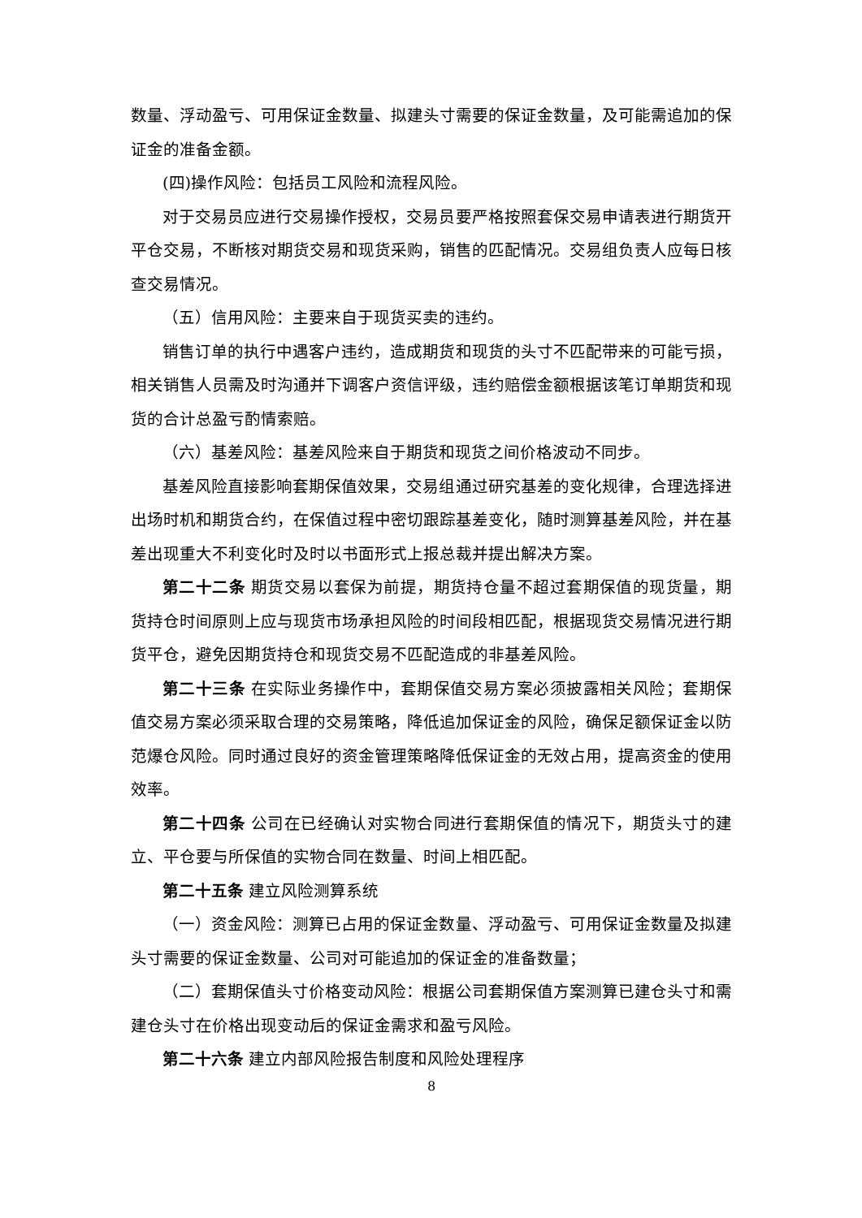数量、浮动盈亏、可用保证金数量、拟建头寸需要的保证金数量，及可能需追加的保证金的准备金额。
(四)操作风险：包括员工风险和流程风险。
对于交易员应进行交易操作授权，交易员要严格按照套保交易申请表进行期货开平仓交易，不断核对期货交易和现货采购，销售的匹配情况。交易组负责人应每日核查交易情况。
（五）信用风险：主要来自于现货买卖的违约。
销售订单的执行中遇客户违约，造成期货和现货的头寸不匹配带来的可能亏损，相关销售人员需及时沟通并下调客户资信评级，违约赔偿金额根据该笔订单期货和现货的合计总盈亏酌情索赔。
（六）基差风险：基差风险来自于期货和现货之间价格波动不同步。
基差风险直接影响套期保值效果，交易组通过研究基差的变化规律，合理选择进出场时机和期货合约，在保值过程中密切跟踪基差变化，随时测算基差风险，并在基差出现重大不利变化时及时以书面形式上报总裁并提出解决方案。
第二十二条 期货交易以套保为前提，期货持仓量不超过套期保值的现货量，期货持仓时间原则上应与现货市场承担风险的时间段相匹配，根据现货交易情况进行期货平仓，避免因期货持仓和现货交易不匹配造成的非基差风险。
第二十三条 在实际业务操作中，套期保值交易方案必须披露相关风险；套期保值交易方案必须采取合理的交易策略，降低追加保证金的风险，确保足额保证金以防范爆仓风险。同时通过良好的资金管理策略降低保证金的无效占用，提高资金的使用效率。
第二十四条 公司在已经确认对实物合同进行套期保值的情况下，期货头寸的建立、平仓要与所保值的实物合同在数量、时间上相匹配。
第二十五条 建立风险测算系统
（一）资金风险：测算已占用的保证金数量、浮动盈亏、可用保证金数量及拟建头寸需要的保证金数量、公司对可能追加的保证金的准备数量；
（二）套期保值头寸价格变动风险：根据公司套期保值方案测算已建仓头寸和需建仓头寸在价格出现变动后的保证金需求和盈亏风险。
第二十六条 建立内部风险报告制度和风险处理程序
8